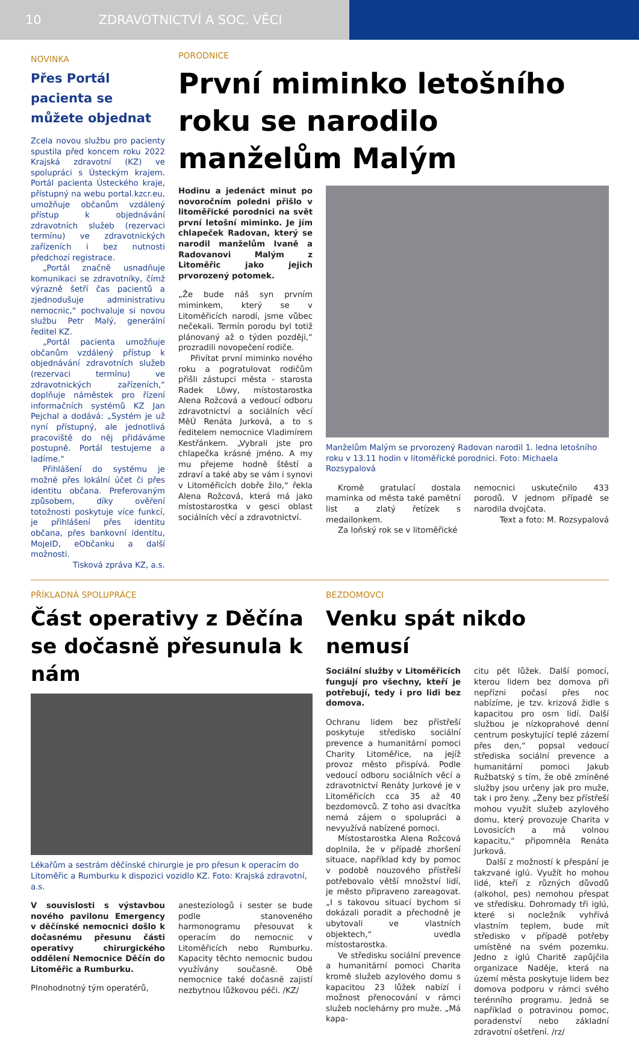10 ZDRAVOTNICTVÍ A SOC. VĚCI
NOVINKA
Přes Portál pacienta se můžete objednat
Zcela novou službu pro pacienty spustila před koncem roku 2022 Krajská zdravotní (KZ) ve spolupráci s Ústeckým krajem. Portál pacienta Ústeckého kraje, přístupný na webu portal.kzcr.eu, umožňuje občanům vzdálený přístup k objednávání zdravotních služeb (rezervaci termínu) ve zdravotnických zařízeních i bez nutnosti předchozí registrace.
„Portál značně usnadňuje komunikaci se zdravotníky, čímž výrazně šetří čas pacientů a zjednodušuje administrativu nemocnic,“ pochvaluje si novou službu Petr Malý, generální ředitel KZ.
„Portál pacienta umožňuje občanům vzdálený přístup k objednávání zdravotních služeb (rezervaci termínu) ve zdravotnických zařízeních,“ doplňuje náměstek pro řízení informačních systémů KZ Jan Pejchal a dodává: „Systém je už nyní přístupný, ale jednotlivá pracoviště do něj přidáváme postupně. Portál testujeme a ladíme.“
Přihlášení do systému je možné přes lokální účet či přes identitu občana. Preferovaným způsobem, díky ověření totožnosti poskytuje více funkcí, je přihlášení přes identitu občana, přes bankovní identitu, MojeID, eObčanku a další možnosti.
Tisková zpráva KZ, a.s.
PORODNICE
První miminko letošního roku se narodilo manželům Malým
Hodinu a jedenáct minut po novoročním poledni přišlo v litoměřické porodnici na svět první letošní miminko. Je jím chlapeček Radovan, který se narodil manželům Ivaně a Radovanovi Malým z Litoměřic jako jejich prvorozený potomek.
„Že bude náš syn prvním miminkem, který se v Litoměřicích narodí, jsme vůbec nečekali. Termín porodu byl totiž plánovaný až o týden později,“ prozradili novopečení rodiče.
Přivítat první miminko nového roku a pogratulovat rodičům přišli zástupci města - starosta Radek Löwy, místostarostka Alena Rožcová a vedoucí odboru zdravotnictví a sociálních věcí MěÚ Renáta Jurková, a to s ředitelem nemocnice Vladimírem Kestřánkem. „Vybrali jste pro chlapečka krásné jméno. A my mu přejeme hodně štěstí a zdraví a také aby se vám i synovi v Litoměřicích dobře žilo,“ řekla Alena Rožcová, která má jako místostarostka v gesci oblast sociálních věcí a zdravotnictví.
Manželům Malým se prvorozený Radovan narodil 1. ledna letošního roku v 13.11 hodin v litoměřické porodnici. Foto: Michaela Rozsypalová
Kromě gratulací dostala maminka od města také pamětní list a zlatý řetízek s medailonkem.
Za loňský rok se v litoměřické
nemocnici uskutečnilo 433 porodů. V jednom případě se narodila dvojčata.
Text a foto: M. Rozsypalová
PŘÍKLADNÁ SPOLUPRÁCE
Část operativy z Děčína se dočasně přesunula k nám
Lékařům a sestrám děčínské chirurgie je pro přesun k operacím do Litoměřic a Rumburku k dispozici vozidlo KZ. Foto: Krajská zdravotní, a.s.
V souvislosti s výstavbou nového pavilonu Emergency v děčínské nemocnici došlo k dočasnému přesunu části operativy chirurgického oddělení Nemocnice Děčín do Litoměřic a Rumburku.
Plnohodnotný tým operatérů,
anesteziologů i sester se bude podle stanoveného harmonogramu přesouvat k operacím do nemocnic v Litoměřicích nebo Rumburku. Kapacity těchto nemocnic budou využívány současně. Obě nemocnice také dočasně zajistí nezbytnou lůžkovou péči. /KZ/
BEZDOMOVCI
Venku spát nikdo nemusí
Sociální služby v Litoměřicích fungují pro všechny, kteří je potřebují, tedy i pro lidi bez domova.
Ochranu lidem bez přístřeší poskytuje středisko sociální prevence a humanitární pomoci Charity Litoměřice, na jejíž provoz město přispívá. Podle vedoucí odboru sociálních věcí a zdravotnictví Renáty Jurkové je v Litoměřicích cca 35 až 40 bezdomovců. Z toho asi dvacítka nemá zájem o spolupráci a nevyužívá nabízené pomoci.
Místostarostka Alena Rožcová doplnila, že v případě zhoršení situace, například kdy by pomoc v podobě nouzového přístřeší potřebovalo větší množství lidí, je město připraveno zareagovat. „I s takovou situací bychom si dokázali poradit a přechodně je ubytovali ve vlastních objektech,“ uvedla místostarostka.
Ve středisku sociální prevence a humanitární pomoci Charita kromě služeb azylového domu s kapacitou 23 lůžek nabízí i možnost přenocování v rámci služeb noclehárny pro muže. „Má kapa-
citu pět lůžek. Další pomocí, kterou lidem bez domova při nepřízni počasí přes noc nabízíme, je tzv. krizová židle s kapacitou pro osm lidí. Další službou je nízkoprahové denní centrum poskytující teplé zázemí přes den,“ popsal vedoucí střediska sociální prevence a humanitární pomoci Jakub Ružbatský s tím, že obě zmíněné služby jsou určeny jak pro muže, tak i pro ženy. „Ženy bez přístřeší mohou využít služeb azylového domu, který provozuje Charita v Lovosicích a má volnou kapacitu,“ připomněla Renáta Jurková.
Další z možností k přespání je takzvané iglú. Využít ho mohou lidé, kteří z různých důvodů (alkohol, pes) nemohou přespat ve středisku. Dohromady tři iglú, které si nocležník vyhřívá vlastním teplem, bude mít středisko v případě potřeby umístěné na svém pozemku. Jedno z iglú Charitě zapůjčila organizace Naděje, která na území města poskytuje lidem bez domova podporu v rámci svého terénního programu. Jedná se například o potravinou pomoc, poradenství nebo základní zdravotní ošetření. /rz/